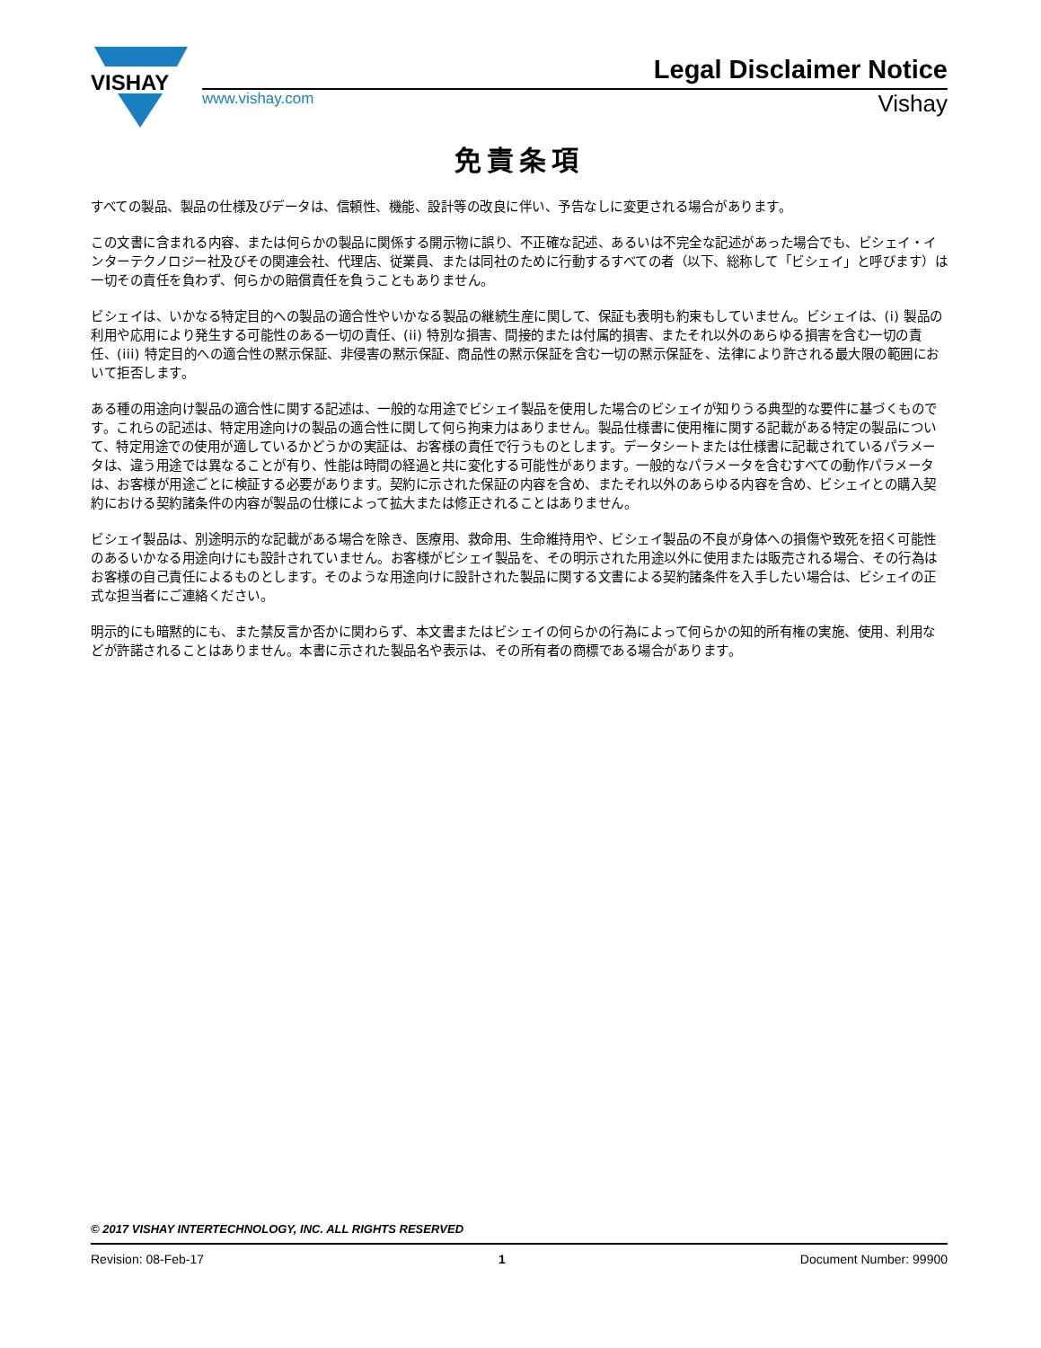VISHAY
Legal Disclaimer Notice
www.vishay.com Vishay
免責条項
すべての製品、製品の仕様及びデータは、信頼性、機能、設計等の改良に伴い、予告なしに変更される場合があります。
この文書に含まれる内容、または何らかの製品に関係する開示物に誤り、不正確な記述、あるいは不完全な記述があった場合でも、ビシェイ・インターテクノロジー社及びその関連会社、代理店、従業員、または同社のために行動するすべての者（以下、総称して「ビシェイ」と呼びます）は一切その責任を負わず、何らかの賠償責任を負うこともありません。
ビシェイは、いかなる特定目的への製品の適合性やいかなる製品の継続生産に関して、保証も表明も約束もしていません。ビシェイは、(i) 製品の利用や応用により発生する可能性のある一切の責任、(ii) 特別な損害、間接的または付属的損害、またそれ以外のあらゆる損害を含む一切の責任、(iii) 特定目的への適合性の黙示保証、非侵害の黙示保証、商品性の黙示保証を含む一切の黙示保証を、法律により許される最大限の範囲において拒否します。
ある種の用途向け製品の適合性に関する記述は、一般的な用途でビシェイ製品を使用した場合のビシェイが知りうる典型的な要件に基づくものです。これらの記述は、特定用途向けの製品の適合性に関して何ら拘束力はありません。製品仕様書に使用権に関する記載がある特定の製品について、特定用途での使用が適しているかどうかの実証は、お客様の責任で行うものとします。データシートまたは仕様書に記載されているパラメータは、違う用途では異なることが有り、性能は時間の経過と共に変化する可能性があります。一般的なパラメータを含むすべての動作パラメータは、お客様が用途ごとに検証する必要があります。契約に示された保証の内容を含め、またそれ以外のあらゆる内容を含め、ビシェイとの購入契約における契約諸条件の内容が製品の仕様によって拡大または修正されることはありません。
ビシェイ製品は、別途明示的な記載がある場合を除き、医療用、救命用、生命維持用や、ビシェイ製品の不良が身体への損傷や致死を招く可能性のあるいかなる用途向けにも設計されていません。お客様がビシェイ製品を、その明示された用途以外に使用または販売される場合、その行為はお客様の自己責任によるものとします。そのような用途向けに設計された製品に関する文書による契約諸条件を入手したい場合は、ビシェイの正式な担当者にご連絡ください。
明示的にも暗黙的にも、また禁反言か否かに関わらず、本文書またはビシェイの何らかの行為によって何らかの知的所有権の実施、使用、利用などが許諾されることはありません。本書に示された製品名や表示は、その所有者の商標である場合があります。
© 2017 VISHAY INTERTECHNOLOGY, INC. ALL RIGHTS RESERVED
Revision: 08-Feb-17 1 Document Number: 99900